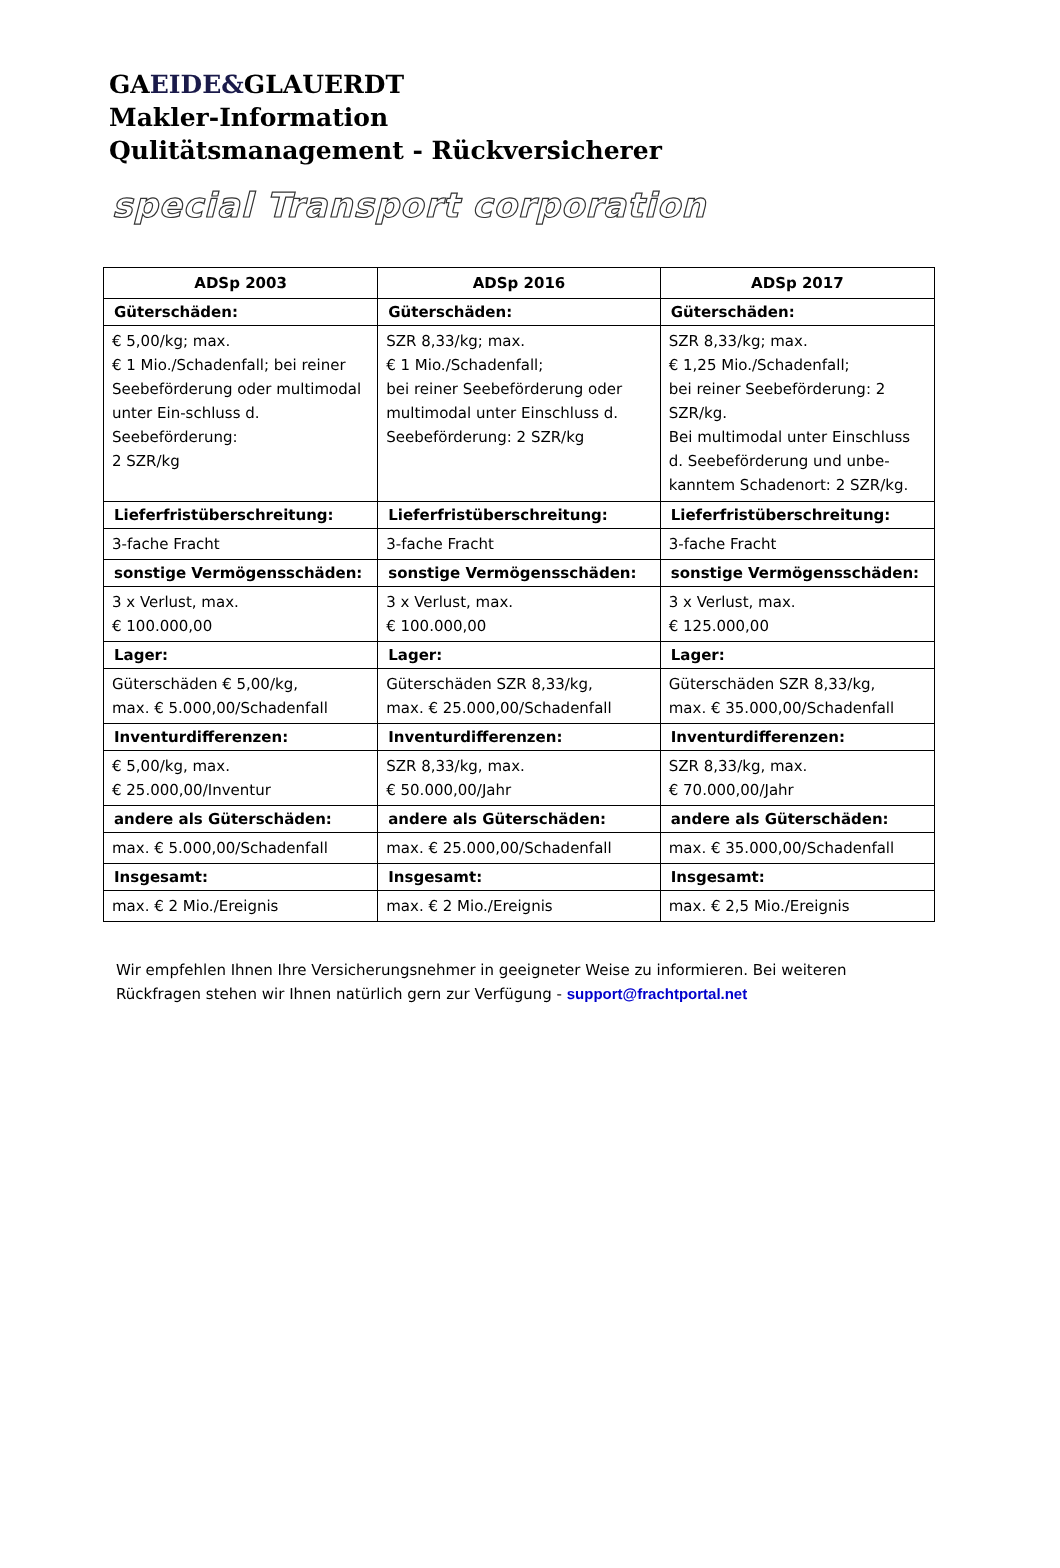GAEIDE&GLAUERDT
Makler-Information
Qulitätsmanagement - Rückversicherer
special Transport corporation
| ADSp 2003 | ADSp 2016 | ADSp 2017 |
| --- | --- | --- |
| Güterschäden: | Güterschäden: | Güterschäden: |
| € 5,00/kg; max. € 1 Mio./Schadenfall; bei reiner Seebeförderung oder multimodal unter Ein-schluss d. Seebeförderung: 2 SZR/kg | SZR 8,33/kg; max. € 1 Mio./Schadenfall; bei reiner Seebeförderung oder multimodal unter Einschluss d. Seebeförderung: 2 SZR/kg | SZR 8,33/kg; max. € 1,25 Mio./Schadenfall; bei reiner Seebeförderung: 2 SZR/kg. Bei multimodal unter Einschluss d. Seebeförderung und unbe-kanntem Schadenort: 2 SZR/kg. |
| Lieferfristüberschreitung: | Lieferfristüberschreitung: | Lieferfristüberschreitung: |
| 3-fache Fracht | 3-fache Fracht | 3-fache Fracht |
| sonstige Vermögensschäden: | sonstige Vermögensschäden: | sonstige Vermögensschäden: |
| 3 x Verlust, max. € 100.000,00 | 3 x Verlust, max. € 100.000,00 | 3 x Verlust, max. € 125.000,00 |
| Lager: | Lager: | Lager: |
| Güterschäden € 5,00/kg, max. € 5.000,00/Schadenfall | Güterschäden SZR 8,33/kg, max. € 25.000,00/Schadenfall | Güterschäden SZR 8,33/kg, max. € 35.000,00/Schadenfall |
| Inventurdifferenzen: | Inventurdifferenzen: | Inventurdifferenzen: |
| € 5,00/kg, max. € 25.000,00/Inventur | SZR 8,33/kg, max. € 50.000,00/Jahr | SZR 8,33/kg, max. € 70.000,00/Jahr |
| andere als Güterschäden: | andere als Güterschäden: | andere als Güterschäden: |
| max. € 5.000,00/Schadenfall | max. € 25.000,00/Schadenfall | max. € 35.000,00/Schadenfall |
| Insgesamt: | Insgesamt: | Insgesamt: |
| max. € 2 Mio./Ereignis | max. € 2 Mio./Ereignis | max. € 2,5 Mio./Ereignis |
Wir empfehlen Ihnen Ihre Versicherungsnehmer in geeigneter Weise zu informieren. Bei weiteren Rückfragen stehen wir Ihnen natürlich gern zur Verfügung - support@frachtportal.net